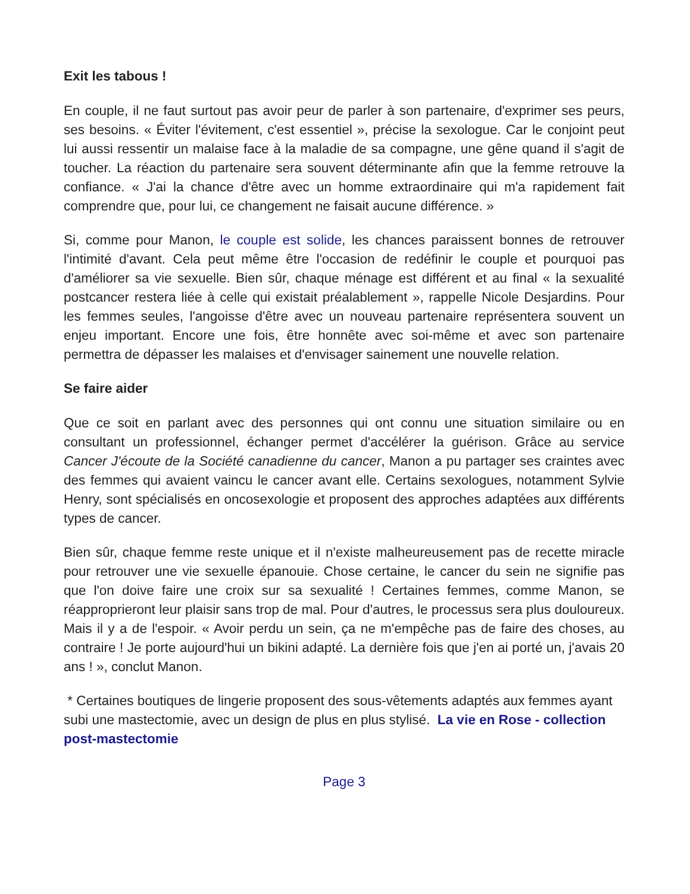Exit les tabous !
En couple, il ne faut surtout pas avoir peur de parler à son partenaire, d'exprimer ses peurs, ses besoins. « Éviter l'évitement, c'est essentiel », précise la sexologue. Car le conjoint peut lui aussi ressentir un malaise face à la maladie de sa compagne, une gêne quand il s'agit de toucher. La réaction du partenaire sera souvent déterminante afin que la femme retrouve la confiance. « J'ai la chance d'être avec un homme extraordinaire qui m'a rapidement fait comprendre que, pour lui, ce changement ne faisait aucune différence. »
Si, comme pour Manon, le couple est solide, les chances paraissent bonnes de retrouver l'intimité d'avant. Cela peut même être l'occasion de redéfinir le couple et pourquoi pas d'améliorer sa vie sexuelle. Bien sûr, chaque ménage est différent et au final « la sexualité postcancer restera liée à celle qui existait préalablement », rappelle Nicole Desjardins. Pour les femmes seules, l'angoisse d'être avec un nouveau partenaire représentera souvent un enjeu important. Encore une fois, être honnête avec soi-même et avec son partenaire permettra de dépasser les malaises et d'envisager sainement une nouvelle relation.
Se faire aider
Que ce soit en parlant avec des personnes qui ont connu une situation similaire ou en consultant un professionnel, échanger permet d'accélérer la guérison. Grâce au service Cancer J'écoute de la Société canadienne du cancer, Manon a pu partager ses craintes avec des femmes qui avaient vaincu le cancer avant elle. Certains sexologues, notamment Sylvie Henry, sont spécialisés en oncosexologie et proposent des approches adaptées aux différents types de cancer.
Bien sûr, chaque femme reste unique et il n'existe malheureusement pas de recette miracle pour retrouver une vie sexuelle épanouie. Chose certaine, le cancer du sein ne signifie pas que l'on doive faire une croix sur sa sexualité ! Certaines femmes, comme Manon, se réapproprieront leur plaisir sans trop de mal. Pour d'autres, le processus sera plus douloureux. Mais il y a de l'espoir. « Avoir perdu un sein, ça ne m'empêche pas de faire des choses, au contraire ! Je porte aujourd'hui un bikini adapté. La dernière fois que j'en ai porté un, j'avais 20 ans ! », conclut Manon.
* Certaines boutiques de lingerie proposent des sous-vêtements adaptés aux femmes ayant subi une mastectomie, avec un design de plus en plus stylisé. La vie en Rose - collection post-mastectomie
Page 3